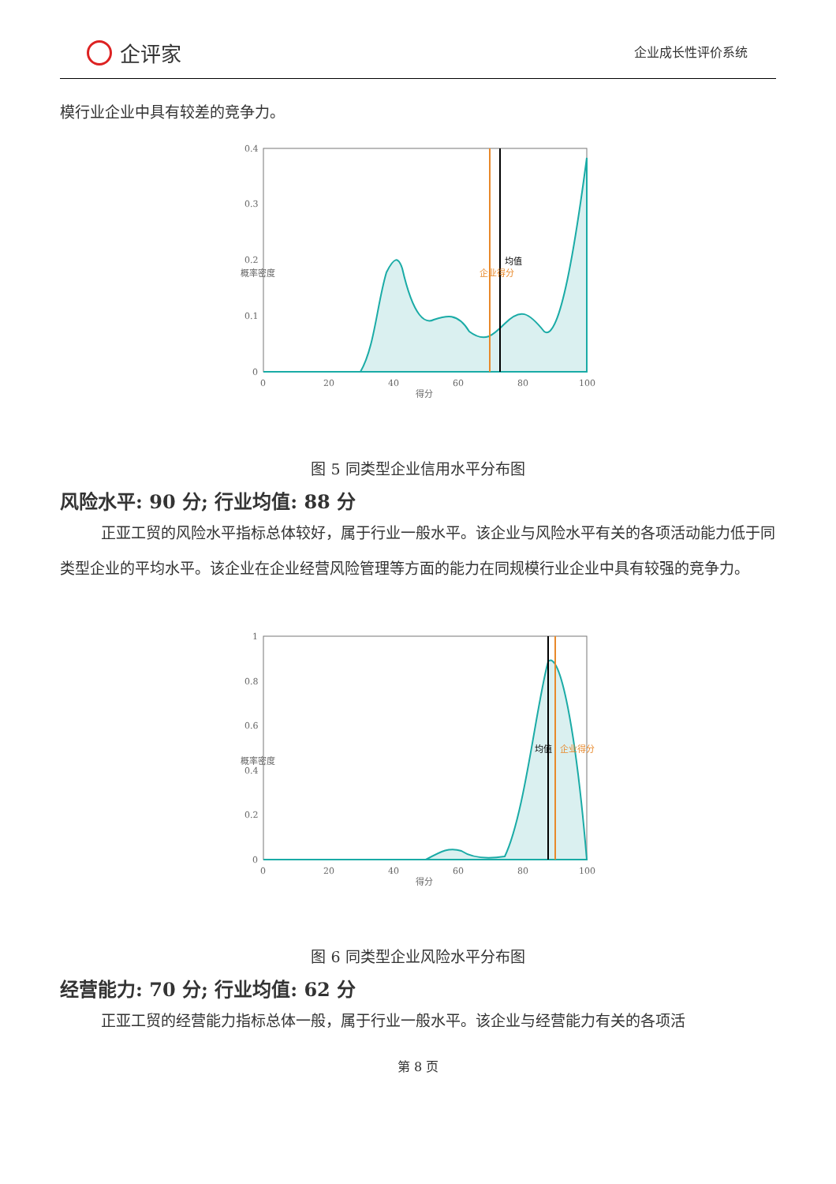企评家
企业成长性评价系统
模行业企业中具有较差的竞争力。
0.4
0.3
0.2
0.1
0
0
20
40
60
80
100
得分
概率密度
企业得分
均值
图 5 同类型企业信用水平分布图
风险水平: 90 分; 行业均值: 88 分
正亚工贸的风险水平指标总体较好，属于行业一般水平。该企业与风险水平有关的各项活动能力低于同类型企业的平均水平。该企业在企业经营风险管理等方面的能力在同规模行业企业中具有较强的竞争力。
1
0.8
0.6
0.4
0.2
0
0
20
40
60
80
100
得分
概率密度
均值
企业得分
图 6 同类型企业风险水平分布图
经营能力: 70 分; 行业均值: 62 分
正亚工贸的经营能力指标总体一般，属于行业一般水平。该企业与经营能力有关的各项活
第 8 页